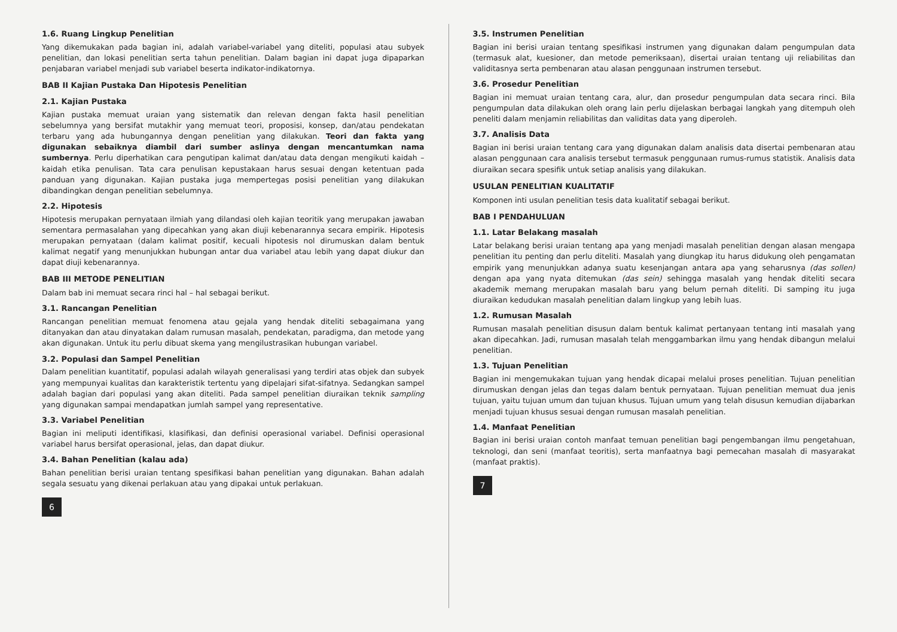1.6. Ruang Lingkup Penelitian
Yang dikemukakan pada bagian ini, adalah variabel-variabel yang diteliti, populasi atau subyek penelitian, dan lokasi penelitian serta tahun penelitian. Dalam bagian ini dapat juga dipaparkan penjabaran variabel menjadi sub variabel beserta indikator-indikatornya.
BAB II Kajian Pustaka Dan Hipotesis Penelitian
2.1. Kajian Pustaka
Kajian pustaka memuat uraian yang sistematik dan relevan dengan fakta hasil penelitian sebelumnya yang bersifat mutakhir yang memuat teori, proposisi, konsep, dan/atau pendekatan terbaru yang ada hubungannya dengan penelitian yang dilakukan. Teori dan fakta yang digunakan sebaiknya diambil dari sumber aslinya dengan mencantumkan nama sumbernya. Perlu diperhatikan cara pengutipan kalimat dan/atau data dengan mengikuti kaidah – kaidah etika penulisan. Tata cara penulisan kepustakaan harus sesuai dengan ketentuan pada panduan yang digunakan. Kajian pustaka juga mempertegas posisi penelitian yang dilakukan dibandingkan dengan penelitian sebelumnya.
2.2. Hipotesis
Hipotesis merupakan pernyataan ilmiah yang dilandasi oleh kajian teoritik yang merupakan jawaban sementara permasalahan yang dipecahkan yang akan diuji kebenarannya secara empirik. Hipotesis merupakan pernyataan (dalam kalimat positif, kecuali hipotesis nol dirumuskan dalam bentuk kalimat negatif yang menunjukkan hubungan antar dua variabel atau lebih yang dapat diukur dan dapat diuji kebenarannya.
BAB III METODE PENELITIAN
Dalam bab ini memuat secara rinci hal – hal sebagai berikut.
3.1. Rancangan Penelitian
Rancangan penelitian memuat fenomena atau gejala yang hendak diteliti sebagaimana yang ditanyakan dan atau dinyatakan dalam rumusan masalah, pendekatan, paradigma, dan metode yang akan digunakan. Untuk itu perlu dibuat skema yang mengilustrasikan hubungan variabel.
3.2. Populasi dan Sampel Penelitian
Dalam penelitian kuantitatif, populasi adalah wilayah generalisasi yang terdiri atas objek dan subyek yang mempunyai kualitas dan karakteristik tertentu yang dipelajari sifat-sifatnya. Sedangkan sampel adalah bagian dari populasi yang akan diteliti. Pada sampel penelitian diuraikan teknik sampling yang digunakan sampai mendapatkan jumlah sampel yang representative.
3.3. Variabel Penelitian
Bagian ini meliputi identifikasi, klasifikasi, dan definisi operasional variabel. Definisi operasional variabel harus bersifat operasional, jelas, dan dapat diukur.
3.4. Bahan Penelitian (kalau ada)
Bahan penelitian berisi uraian tentang spesifikasi bahan penelitian yang digunakan. Bahan adalah segala sesuatu yang dikenai perlakuan atau yang dipakai untuk perlakuan.
6
3.5. Instrumen Penelitian
Bagian ini berisi uraian tentang spesifikasi instrumen yang digunakan dalam pengumpulan data (termasuk alat, kuesioner, dan metode pemeriksaan), disertai uraian tentang uji reliabilitas dan validitasnya serta pembenaran atau alasan penggunaan instrumen tersebut.
3.6. Prosedur Penelitian
Bagian ini memuat uraian tentang cara, alur, dan prosedur pengumpulan data secara rinci. Bila pengumpulan data dilakukan oleh orang lain perlu dijelaskan berbagai langkah yang ditempuh oleh peneliti dalam menjamin reliabilitas dan validitas data yang diperoleh.
3.7. Analisis Data
Bagian ini berisi uraian tentang cara yang digunakan dalam analisis data disertai pembenaran atau alasan penggunaan cara analisis tersebut termasuk penggunaan rumus-rumus statistik. Analisis data diuraikan secara spesifik untuk setiap analisis yang dilakukan.
USULAN PENELITIAN KUALITATIF
Komponen inti usulan penelitian tesis data kualitatif sebagai berikut.
BAB I PENDAHULUAN
1.1. Latar Belakang masalah
Latar belakang berisi uraian tentang apa yang menjadi masalah penelitian dengan alasan mengapa penelitian itu penting dan perlu diteliti. Masalah yang diungkap itu harus didukung oleh pengamatan empirik yang menunjukkan adanya suatu kesenjangan antara apa yang seharusnya (das sollen) dengan apa yang nyata ditemukan (das sein) sehingga masalah yang hendak diteliti secara akademik memang merupakan masalah baru yang belum pernah diteliti. Di samping itu juga diuraikan kedudukan masalah penelitian dalam lingkup yang lebih luas.
1.2. Rumusan Masalah
Rumusan masalah penelitian disusun dalam bentuk kalimat pertanyaan tentang inti masalah yang akan dipecahkan. Jadi, rumusan masalah telah menggambarkan ilmu yang hendak dibangun melalui penelitian.
1.3. Tujuan Penelitian
Bagian ini mengemukakan tujuan yang hendak dicapai melalui proses penelitian. Tujuan penelitian dirumuskan dengan jelas dan tegas dalam bentuk pernyataan. Tujuan penelitian memuat dua jenis tujuan, yaitu tujuan umum dan tujuan khusus. Tujuan umum yang telah disusun kemudian dijabarkan menjadi tujuan khusus sesuai dengan rumusan masalah penelitian.
1.4. Manfaat Penelitian
Bagian ini berisi uraian contoh manfaat temuan penelitian bagi pengembangan ilmu pengetahuan, teknologi, dan seni (manfaat teoritis), serta manfaatnya bagi pemecahan masalah di masyarakat (manfaat praktis).
7